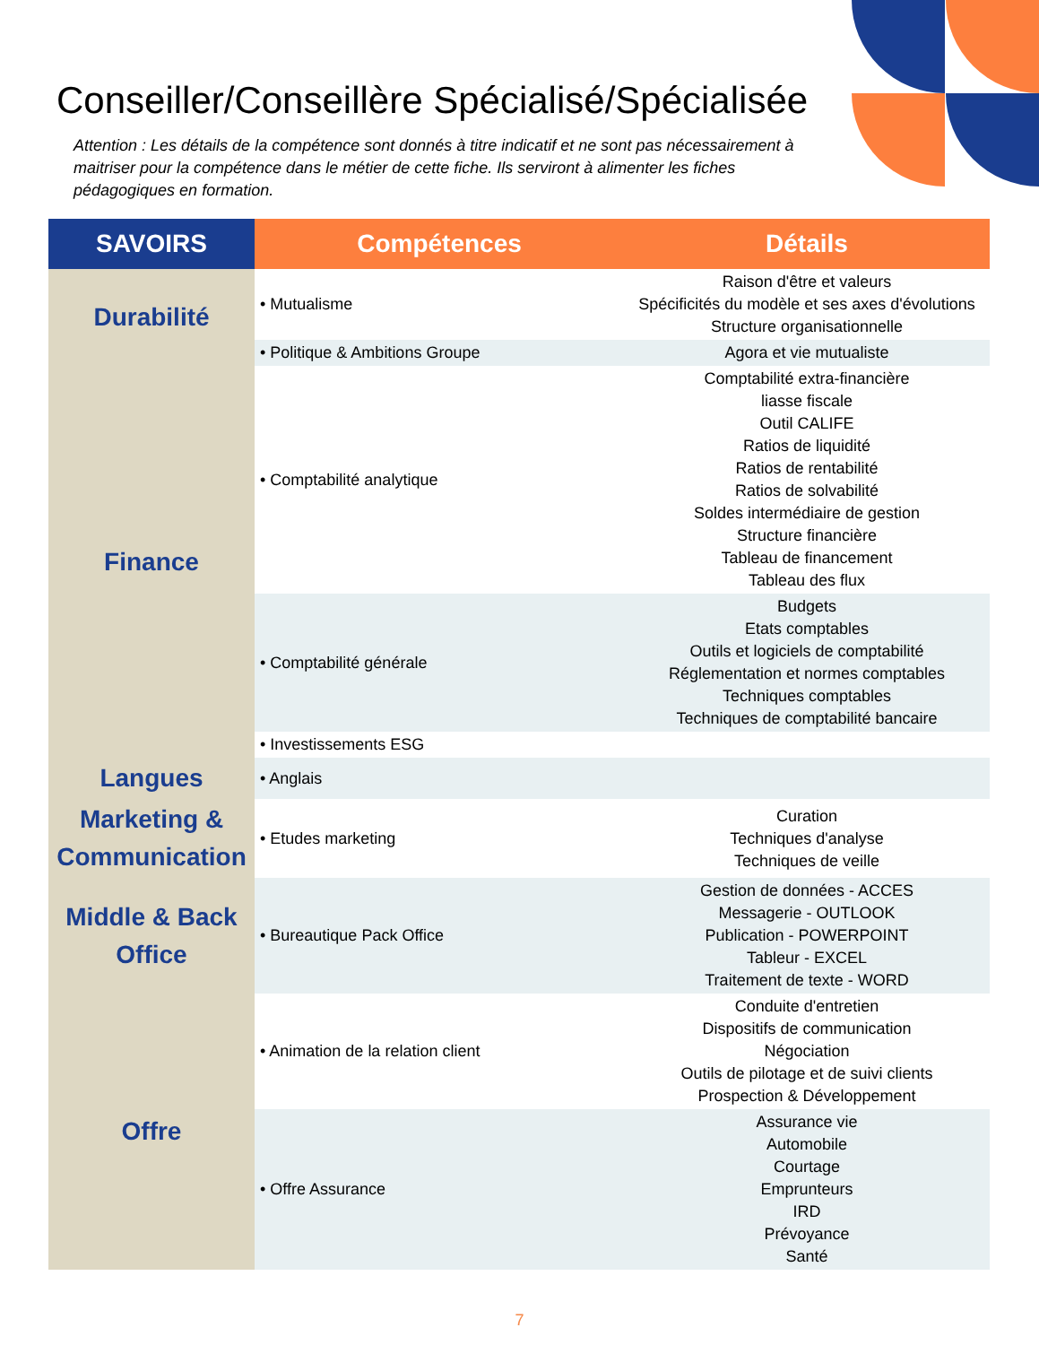Conseiller/Conseillère Spécialisé/Spécialisée
Attention : Les détails de la compétence sont donnés à titre indicatif et ne sont pas nécessairement à maitriser pour la compétence dans le métier de cette fiche. Ils serviront à alimenter les fiches pédagogiques en formation.
| SAVOIRS | Compétences | Détails |
| --- | --- | --- |
| Durabilité | • Mutualisme | Raison d'être et valeurs Spécificités du modèle et ses axes d'évolutions Structure organisationnelle |
| | • Politique & Ambitions Groupe | Agora et vie mutualiste |
| Finance | • Comptabilité analytique | Comptabilité extra-financière liasse fiscale Outil CALIFE Ratios de liquidité Ratios de rentabilité Ratios de solvabilité Soldes intermédiaire de gestion Structure financière Tableau de financement Tableau des flux |
| | • Comptabilité générale | Budgets Etats comptables Outils et logiciels de comptabilité Réglementation et normes comptables Techniques comptables Techniques de comptabilité bancaire |
| | • Investissements ESG | |
| Langues | • Anglais | |
| Marketing & Communication | • Etudes marketing | Curation Techniques d'analyse Techniques de veille |
| Middle & Back Office | • Bureautique Pack Office | Gestion de données - ACCES Messagerie - OUTLOOK Publication - POWERPOINT Tableur - EXCEL Traitement de texte - WORD |
| Offre | • Animation de la relation client | Conduite d'entretien Dispositifs de communication Négociation Outils de pilotage et de suivi clients Prospection & Développement |
| | • Offre Assurance | Assurance vie Automobile Courtage Emprunteurs IRD Prévoyance Santé |
7